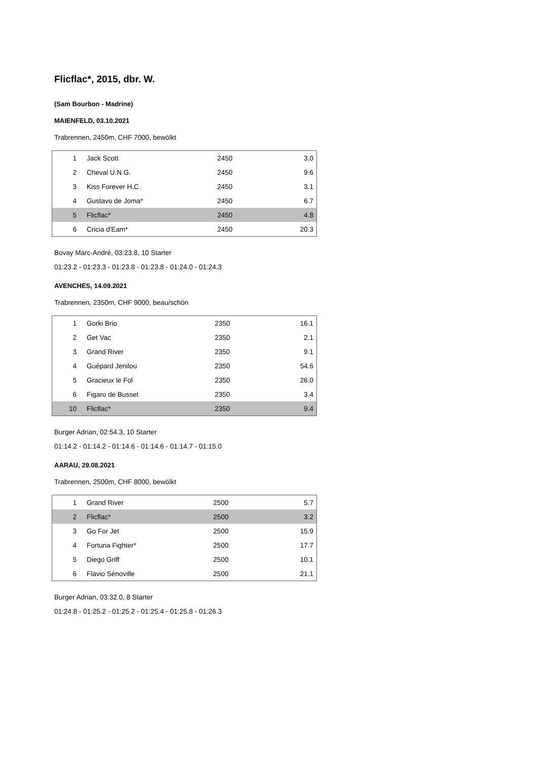Flicflac*, 2015, dbr. W.
(Sam Bourbon - Madrine)
MAIENFELD, 03.10.2021
Trabrennen, 2450m, CHF 7000, bewölkt
| 1 | Jack Scott | 2450 | 3.0 |
| 2 | Cheval U.N.G. | 2450 | 9.6 |
| 3 | Kiss Forever H.C. | 2450 | 3.1 |
| 4 | Gustavo de Joma* | 2450 | 6.7 |
| 5 | Flicflac* | 2450 | 4.8 |
| 6 | Cricia d'Eam* | 2450 | 20.3 |
Bovay Marc-André, 03:23.8, 10 Starter
01:23.2 - 01:23.3 - 01:23.8 - 01:23.8 - 01:24.0 - 01:24.3
AVENCHES, 14.09.2021
Trabrennen, 2350m, CHF 9000, beau/schön
| 1 | Gorki Brio | 2350 | 16.1 |
| 2 | Get Vac | 2350 | 2.1 |
| 3 | Grand River | 2350 | 9.1 |
| 4 | Guépard Jenilou | 2350 | 54.6 |
| 5 | Gracieux le Fol | 2350 | 26.0 |
| 6 | Figaro de Busset | 2350 | 3.4 |
| 10 | Flicflac* | 2350 | 9.4 |
Burger Adrian, 02:54.3, 10 Starter
01:14.2 - 01:14.2 - 01:14.6 - 01:14.6 - 01:14.7 - 01:15.0
AARAU, 29.08.2021
Trabrennen, 2500m, CHF 8000, bewölkt
| 1 | Grand River | 2500 | 5.7 |
| 2 | Flicflac* | 2500 | 3.2 |
| 3 | Go For Jet | 2500 | 15.9 |
| 4 | Fortuna Fighter* | 2500 | 17.7 |
| 5 | Diego Griff | 2500 | 10.1 |
| 6 | Flavio Sénoville | 2500 | 21.1 |
Burger Adrian, 03:32.0, 8 Starter
01:24.8 - 01:25.2 - 01:25.2 - 01:25.4 - 01:25.8 - 01:26.3